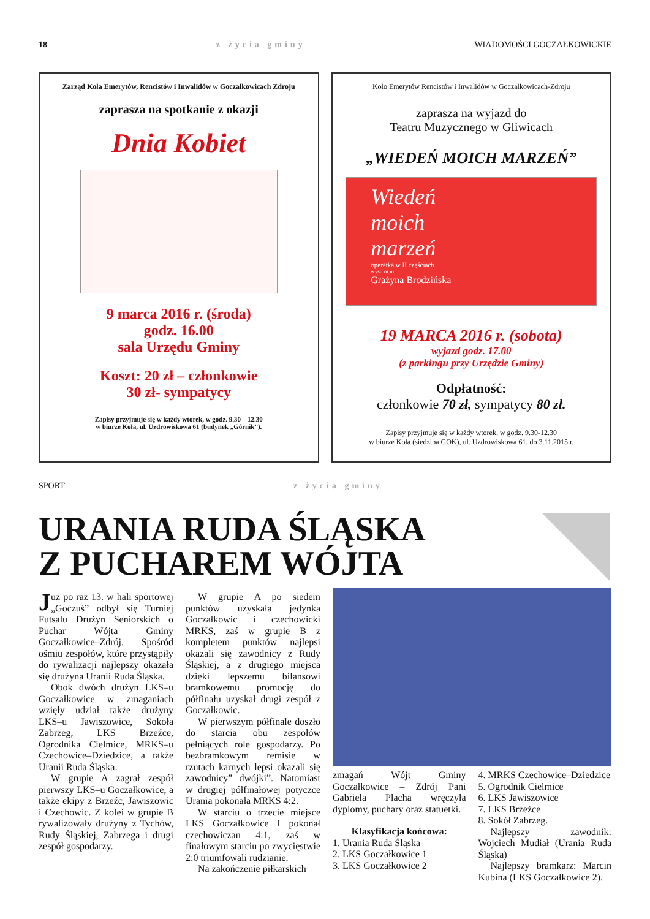18 z życia gminy WIADOMOŚCI GOCZAŁKOWICKIE
Zarząd Koła Emerytów, Rencistów i Inwalidów w Goczałkowicach Zdroju
zaprasza na spotkanie z okazji
Dnia Kobiet
9 marca 2016 r. (środa)
godz. 16.00
sala Urzędu Gminy
Koszt: 20 zł – członkowie
30 zł- sympatycy
Zapisy przyjmuje się w każdy wtorek, w godz. 9.30 – 12.30
w biurze Koła, ul. Uzdrowiskowa 61 (budynek „Górnik”).
Koło Emerytów Rencistów i Inwalidów w Goczałkowicach-Zdroju
zaprasza na wyjazd do
Teatru Muzycznego w Gliwicach
„WIEDEŃ MOICH MARZEŃ”
Wiedeń
moich
marzeń
operetka w II częściach
wyst. m.in.
Grażyna Brodzińska
19 MARCA 2016 r. (sobota)
wyjazd godz. 17.00
(z parkingu przy Urzędzie Gminy)
Odpłatność:
członkowie 70 zł, sympatycy 80 zł.
Zapisy przyjmuje się w każdy wtorek, w godz. 9.30-12.30
w biurze Koła (siedziba GOK), ul. Uzdrowiskowa 61, do 3.11.2015 r.
SPORT z życia gminy
URANIA RUDA ŚLĄSKA
Z PUCHAREM WÓJTA
Już po raz 13. w hali sportowej „Goczuś” odbył się Turniej Futsalu Drużyn Seniorskich o Puchar Wójta Gminy Goczałkowice–Zdrój. Spośród ośmiu zespołów, które przystąpiły do rywalizacji najlepszy okazała się drużyna Uranii Ruda Śląska.
Obok dwóch drużyn LKS–u Goczałkowice w zmaganiach wzięły udział także drużyny LKS–u Jawiszowice, Sokoła Zabrzeg, LKS Brzeźce, Ogrodnika Cielmice, MRKS–u Czechowice–Dziedzice, a także Uranii Ruda Śląska.
W grupie A zagrał zespół pierwszy LKS–u Goczałkowice, a także ekipy z Brzeźc, Jawiszowic i Czechowic. Z kolei w grupie B rywalizowały drużyny z Tychów, Rudy Śląskiej, Zabrzega i drugi zespół gospodarzy.
W grupie A po siedem punktów uzyskała jedynka Goczałkowic i czechowicki MRKS, zaś w grupie B z kompletem punktów najlepsi okazali się zawodnicy z Rudy Śląskiej, a z drugiego miejsca dzięki lepszemu bilansowi bramkowemu promocję do półfinału uzyskał drugi zespół z Goczałkowic.
W pierwszym półfinale doszło do starcia obu zespołów pełniących role gospodarzy. Po bezbramkowym remisie w rzutach karnych lepsi okazali się zawodnicy” dwójki”. Natomiast w drugiej półfinałowej potyczce Urania pokonała MRKS 4:2.
W starciu o trzecie miejsce LKS Goczałkowice I pokonał czechowiczan 4:1, zaś w finałowym starciu po zwycięstwie 2:0 triumfowali rudzianie.
Na zakończenie piłkarskich
zmagań Wójt Gminy Goczałkowice – Zdrój Pani Gabriela Placha wręczyła dyplomy, puchary oraz statuetki.
Klasyfikacja końcowa:
1. Urania Ruda Śląska
2. LKS Goczałkowice 1
3. LKS Goczałkowice 2
4. MRKS Czechowice–Dziedzice
5. Ogrodnik Cielmice
6. LKS Jawiszowice
7. LKS Brzeźce
8. Sokół Zabrzeg.
Najlepszy zawodnik: Wojciech Mudiał (Urania Ruda Śląska)
Najlepszy bramkarz: Marcin Kubina (LKS Goczałkowice 2).